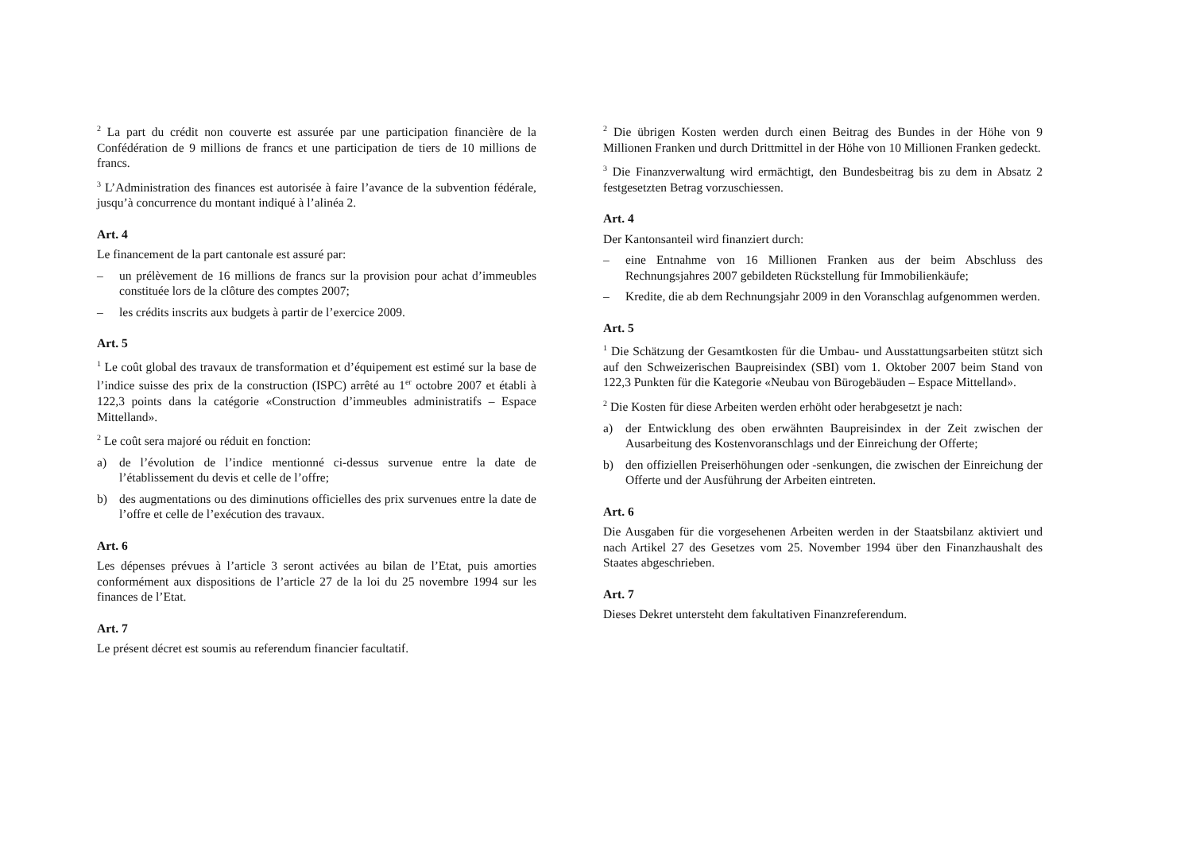<sup>2</sup> La part du crédit non couverte est assurée par une participation financière de la Confédération de 9 millions de francs et une participation de tiers de 10 millions de francs.
<sup>3</sup> L’Administration des finances est autorisée à faire l’avance de la subvention fédérale, jusqu’à concurrence du montant indiqué à l’alinéa 2.
Art. 4
Le financement de la part cantonale est assuré par:
– un prélèvement de 16 millions de francs sur la provision pour achat d’immeubles constituée lors de la clôture des comptes 2007;
– les crédits inscrits aux budgets à partir de l’exercice 2009.
Art. 5
<sup>1</sup> Le coût global des travaux de transformation et d’équipement est estimé sur la base de l’indice suisse des prix de la construction (ISPC) arrêté au 1<sup>er</sup> octobre 2007 et établi à 122,3 points dans la catégorie «Construction d’immeubles administratifs – Espace Mittelland».
<sup>2</sup> Le coût sera majoré ou réduit en fonction:
a) de l’évolution de l’indice mentionné ci-dessus survenue entre la date de l’établissement du devis et celle de l’offre;
b) des augmentations ou des diminutions officielles des prix survenues entre la date de l’offre et celle de l’exécution des travaux.
Art. 6
Les dépenses prévues à l’article 3 seront activées au bilan de l’Etat, puis amorties conformément aux dispositions de l’article 27 de la loi du 25 novembre 1994 sur les finances de l’Etat.
Art. 7
Le présent décret est soumis au referendum financier facultatif.
<sup>2</sup> Die übrigen Kosten werden durch einen Beitrag des Bundes in der Höhe von 9 Millionen Franken und durch Drittmittel in der Höhe von 10 Millionen Franken gedeckt.
<sup>3</sup> Die Finanzverwaltung wird ermächtigt, den Bundesbeitrag bis zu dem in Absatz 2 festgesetzten Betrag vorzuschiessen.
Art. 4
Der Kantonsanteil wird finanziert durch:
– eine Entnahme von 16 Millionen Franken aus der beim Abschluss des Rechnungsjahres 2007 gebildeten Rückstellung für Immobilienkäufe;
– Kredite, die ab dem Rechnungsjahr 2009 in den Voranschlag aufgenommen werden.
Art. 5
<sup>1</sup> Die Schätzung der Gesamtkosten für die Umbau- und Ausstattungsarbeiten stützt sich auf den Schweizerischen Baupreisindex (SBI) vom 1. Oktober 2007 beim Stand von 122,3 Punkten für die Kategorie «Neubau von Bürogebäuden – Espace Mittelland».
<sup>2</sup> Die Kosten für diese Arbeiten werden erhöht oder herabgesetzt je nach:
a) der Entwicklung des oben erwähnten Baupreisindex in der Zeit zwischen der Ausarbeitung des Kostenvoranschlags und der Einreichung der Offerte;
b) den offiziellen Preiserhöhungen oder -senkungen, die zwischen der Einreichung der Offerte und der Ausführung der Arbeiten eintreten.
Art. 6
Die Ausgaben für die vorgesehenen Arbeiten werden in der Staatsbilanz aktiviert und nach Artikel 27 des Gesetzes vom 25. November 1994 über den Finanzhaushalt des Staates abgeschrieben.
Art. 7
Dieses Dekret untersteht dem fakultativen Finanzreferendum.